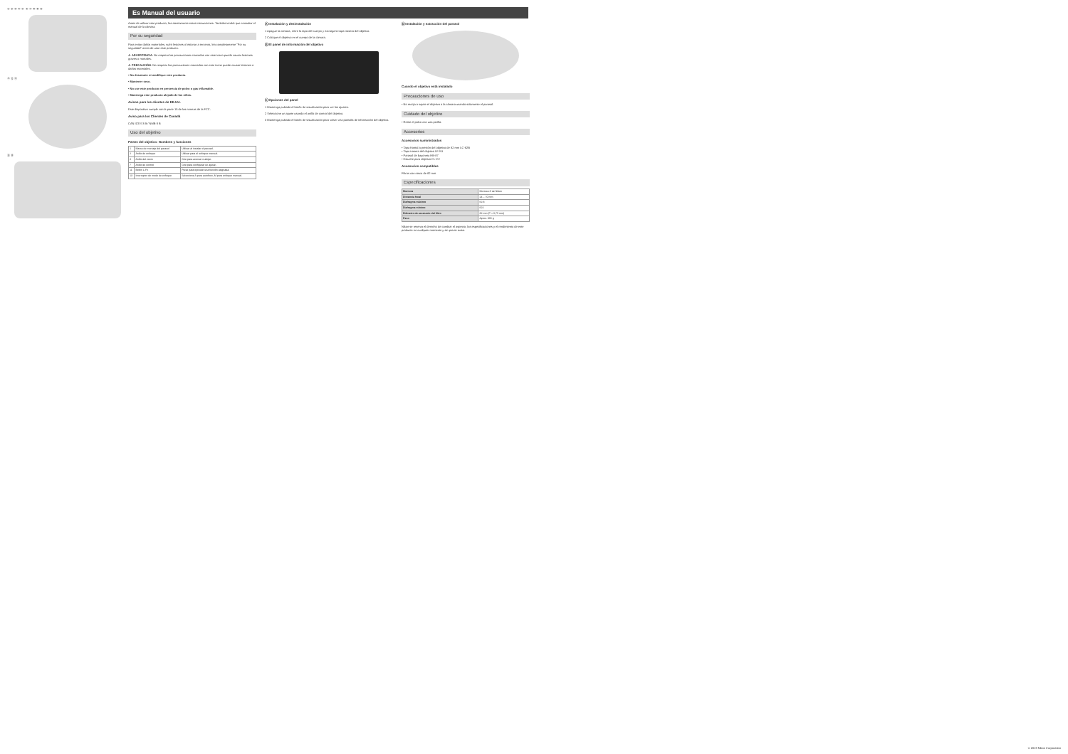① ② ③ ④ ⑤ ⑥ ⑦ ⑧ ⑨ ⑩
⑪ ⑫ ⑬
⑮ ⑯
Es Manual del usuario
Antes de utilizar este producto, lea atentamente estas instrucciones. También tendrá que consultar el manual de la cámara.
Por su seguridad
Para evitar daños materiales, sufrir lesiones o lesionar a terceros, lea completamente "Por su seguridad" antes de usar este producto.
⚠ ADVERTENCIA: No respetar las precauciones marcadas con este icono puede causar lesiones graves o mortales.
⚠ PRECAUCIÓN: No respetar las precauciones marcadas con este icono puede causar lesiones o daños materiales.
• No desmonte ni modifique este producto.
• Mantener seco.
• No use este producto en presencia de polvo o gas inflamable.
• Mantenga este producto alejado de los niños.
Avisos para los clientes de EE.UU.
Este dispositivo cumple con la parte 15 de las normas de la FCC.
Aviso para los Clientes de Canadá
CAN ICES-3 B / NMB-3 B
Uso del objetivo
Partes del objetivo: Nombres y funciones
| 1 | Marca de montaje del parasol | Utilizar al instalar el parasol. |
| 2 | Anillo de enfoque | Utilizar para el enfoque manual. |
| 3 | Anillo del zoom | Gire para acercar o alejar. |
| 7 | Anillo de control | Gire para configurar un ajuste. |
| 11 | Botón L-Fn | Pulse para ejecutar una función asignada. |
| 13 | Interruptor de modo de enfoque | Seleccione A para autofoco, M para enfoque manual. |
Ⓐ Instalación y desinstalación
1 Apague la cámara, retire la tapa del cuerpo y extraiga la tapa trasera del objetivo.
2 Coloque el objetivo en el cuerpo de la cámara.
Ⓑ El panel de información del objetivo
Ⓒ Opciones del panel
1 Mantenga pulsado el botón de visualización para ver los ajustes.
2 Seleccione un ajuste usando el anillo de control del objetivo.
3 Mantenga pulsado el botón de visualización para volver a la pantalla de información del objetivo.
Ⓓ Instalación y extracción del parasol
Cuando el objetivo está instalado
Precauciones de uso
• No recoja o sujete el objetivo o la cámara usando solamente el parasol.
Cuidado del objetivo
• Retire el polvo con una perilla.
Accesorios
Accesorios suministrados
• Tapa frontal a presión del objetivo de 82 mm LC-82B
• Tapa trasera del objetivo LF-N1
• Parasol de bayoneta HB-87
• Estuche para objetivo CL-C2
Accesorios compatibles
Filtros con rosca de 82 mm
Especificaciones
| Montura | Montura Z de Nikon |
| Distancia focal | 24 – 70 mm |
| Diafragma máximo | f/2.8 |
| Diafragma mínimo | f/22 |
| Diámetro de accesorio del filtro | 82 mm (P = 0,75 mm) |
| Peso | Aprox. 805 g |
Nikon se reserva el derecho de cambiar el aspecto, las especificaciones y el rendimiento de este producto en cualquier momento y sin previo aviso.
© 2019 Nikon Corporation